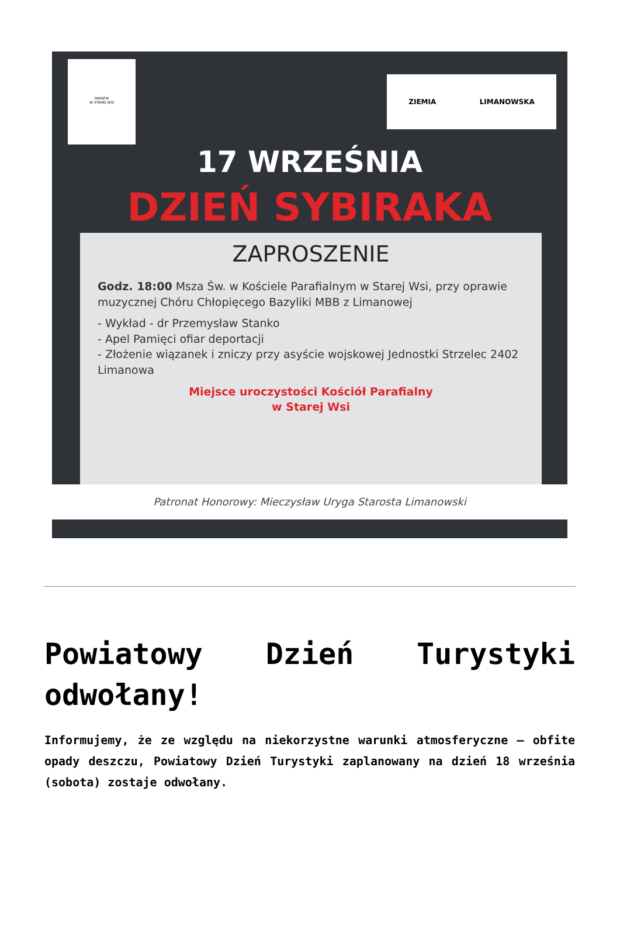PARAFIA
W STAREJ WSI
ZIEMIA LIMANOWSKA
17 WRZEŚNIA
DZIEŃ SYBIRAKA
ZAPROSZENIE
Godz. 18:00 Msza Św. w Kościele Parafialnym w Starej Wsi, przy oprawie muzycznej Chóru Chłopięcego Bazyliki MBB z Limanowej
- Wykład - dr Przemysław Stanko
- Apel Pamięci ofiar deportacji
- Złożenie wiązanek i zniczy przy asyście wojskowej Jednostki Strzelec 2402 Limanowa
Miejsce uroczystości Kościół Parafialny
w Starej Wsi
Patronat Honorowy: Mieczysław Uryga Starosta Limanowski
Powiatowy Dzień Turystyki odwołany!
Informujemy, że ze względu na niekorzystne warunki atmosferyczne – obfite opady deszczu, Powiatowy Dzień Turystyki zaplanowany na dzień 18 września (sobota) zostaje odwołany.